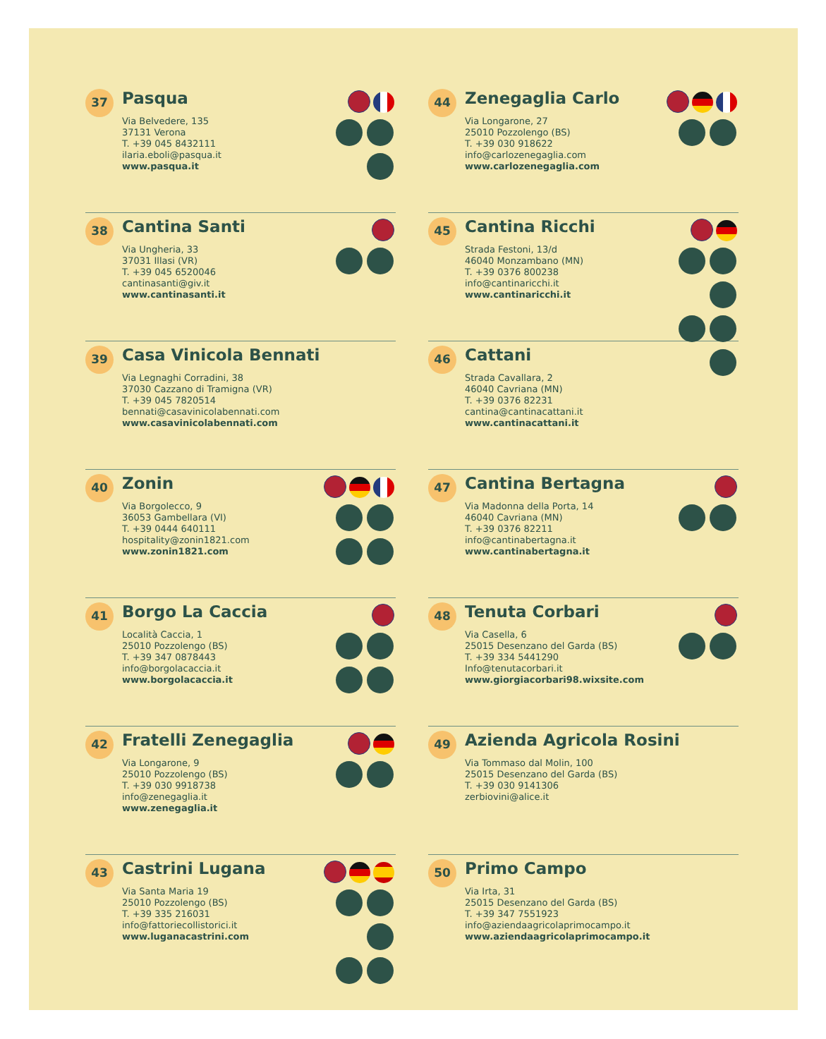37
Pasqua
Via Belvedere, 135
37131 Verona
T. +39 045 8432111
ilaria.eboli@pasqua.it
www.pasqua.it
44
Zenegaglia Carlo
Via Longarone, 27
25010 Pozzolengo (BS)
T. +39 030 918622
info@carlozenegaglia.com
www.carlozenegaglia.com
38
Cantina Santi
Via Ungheria, 33
37031 Illasi (VR)
T. +39 045 6520046
cantinasanti@giv.it
www.cantinasanti.it
45
Cantina Ricchi
Strada Festoni, 13/d
46040 Monzambano (MN)
T. +39 0376 800238
info@cantinaricchi.it
www.cantinaricchi.it
39
Casa Vinicola Bennati
Via Legnaghi Corradini, 38
37030 Cazzano di Tramigna (VR)
T. +39 045 7820514
bennati@casavinicolabennati.com
www.casavinicolabennati.com
46
Cattani
Strada Cavallara, 2
46040 Cavriana (MN)
T. +39 0376 82231
cantina@cantinacattani.it
www.cantinacattani.it
40
Zonin
Via Borgolecco, 9
36053 Gambellara (VI)
T. +39 0444 640111
hospitality@zonin1821.com
www.zonin1821.com
47
Cantina Bertagna
Via Madonna della Porta, 14
46040 Cavriana (MN)
T. +39 0376 82211
info@cantinabertagna.it
www.cantinabertagna.it
41
Borgo La Caccia
Località Caccia, 1
25010 Pozzolengo (BS)
T. +39 347 0878443
info@borgolacaccia.it
www.borgolacaccia.it
48
Tenuta Corbari
Via Casella, 6
25015 Desenzano del Garda (BS)
T. +39 334 5441290
Info@tenutacorbari.it
www.giorgiacorbari98.wixsite.com
42
Fratelli Zenegaglia
Via Longarone, 9
25010 Pozzolengo (BS)
T. +39 030 9918738
info@zenegaglia.it
www.zenegaglia.it
49
Azienda Agricola Rosini
Via Tommaso dal Molin, 100
25015 Desenzano del Garda (BS)
T. +39 030 9141306
zerbiovini@alice.it
43
Castrini Lugana
Via Santa Maria 19
25010 Pozzolengo (BS)
T. +39 335 216031
info@fattoriecollistorici.it
www.luganacastrini.com
50
Primo Campo
Via Irta, 31
25015 Desenzano del Garda (BS)
T. +39 347 7551923
info@aziendaagricolaprimocampo.it
www.aziendaagricolaprimocampo.it